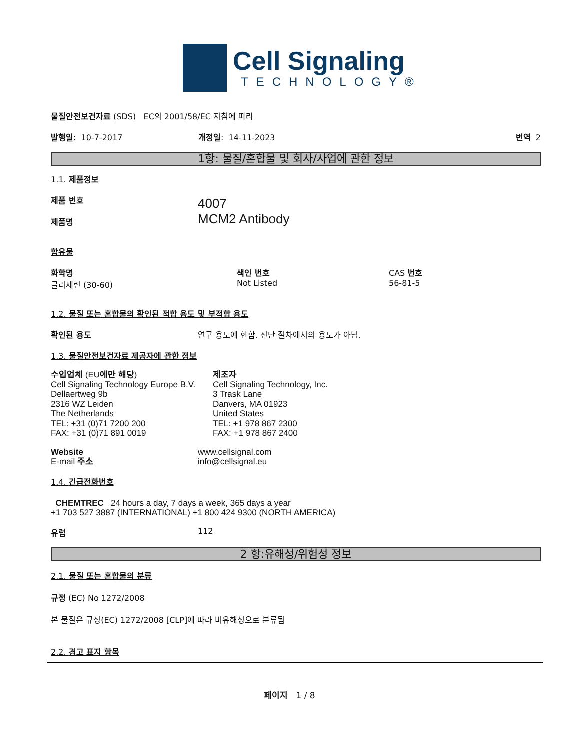Cell Signaling
TECHNOLOGY®
물질안전보건자료 (SDS) EC의 2001/58/EC 지침에 따라
발행일: 10-7-2017 개정일: 14-11-2023 번역 2
1항: 물질/혼합물 및 회사/사업에 관한 정보
1.1. 제품정보
제품 번호
제품명
4007
MCM2 Antibody
함유물
화학명
글리세린 (30-60)
색인 번호
Not Listed
CAS 번호
56-81-5
1.2. 물질 또는 혼합물의 확인된 적합 용도 및 부적합 용도
확인된 용도 연구 용도에 한함. 진단 절차에서의 용도가 아님.
1.3. 물질안전보건자료 제공자에 관한 정보
수입업체 (EU에만 해당)
Cell Signaling Technology Europe B.V.
Dellaertweg 9b
2316 WZ Leiden
The Netherlands
TEL: +31 (0)71 7200 200
FAX: +31 (0)71 891 0019
제조자
Cell Signaling Technology, Inc.
3 Trask Lane
Danvers, MA 01923
United States
TEL: +1 978 867 2300
FAX: +1 978 867 2400
Website
E-mail 주소
www.cellsignal.com
info@cellsignal.eu
1.4. 긴급전화번호
CHEMTREC 24 hours a day, 7 days a week, 365 days a year
+1 703 527 3887 (INTERNATIONAL) +1 800 424 9300 (NORTH AMERICA)
유럽 112
2 항:유해성/위험성 정보
2.1. 물질 또는 혼합물의 분류
규정 (EC) No 1272/2008
본 물질은 규정(EC) 1272/2008 [CLP]에 따라 비유해성으로 분류됨
2.2. 경고 표지 항목
페이지 1 / 8